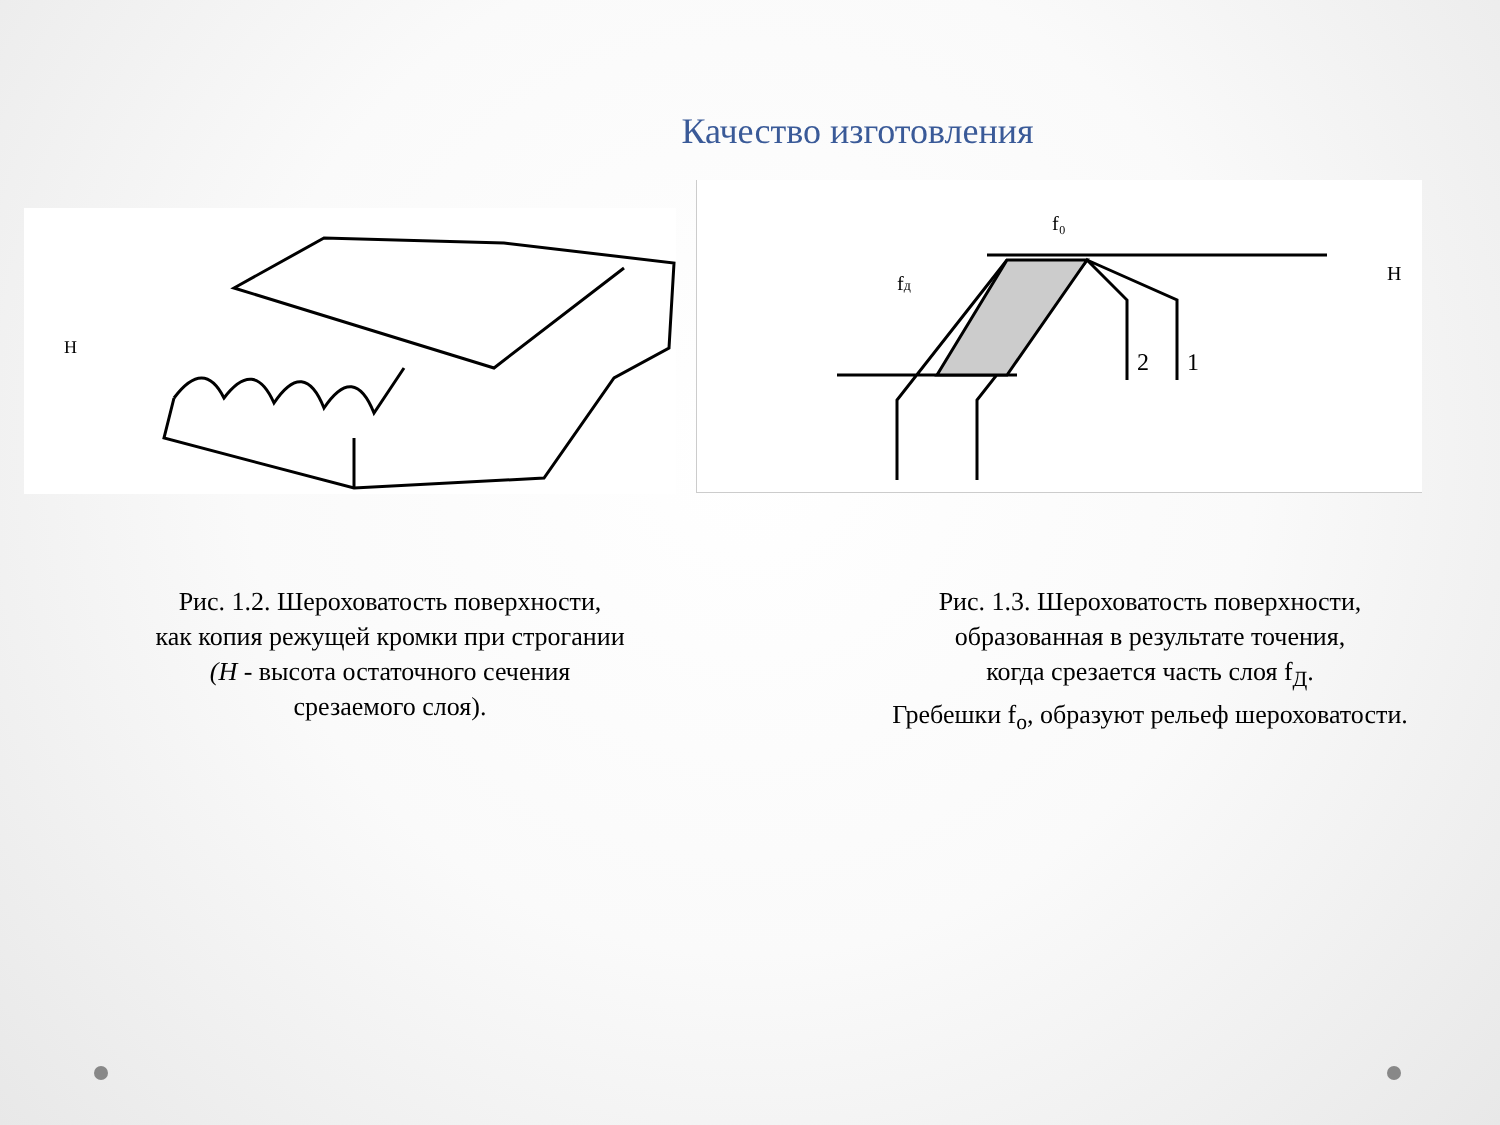Качество изготовления
H
H
2
1
f₀
fд
Рис. 1.2. Шероховатость поверхности,
как копия режущей кромки при строгании
(H - высота остаточного сечения
срезаемого слоя).
Рис. 1.3. Шероховатость поверхности,
образованная в результате точения,
когда срезается часть слоя f<sub>Д</sub>.
Гребешки f<sub>o</sub>, образуют рельеф шероховатости.